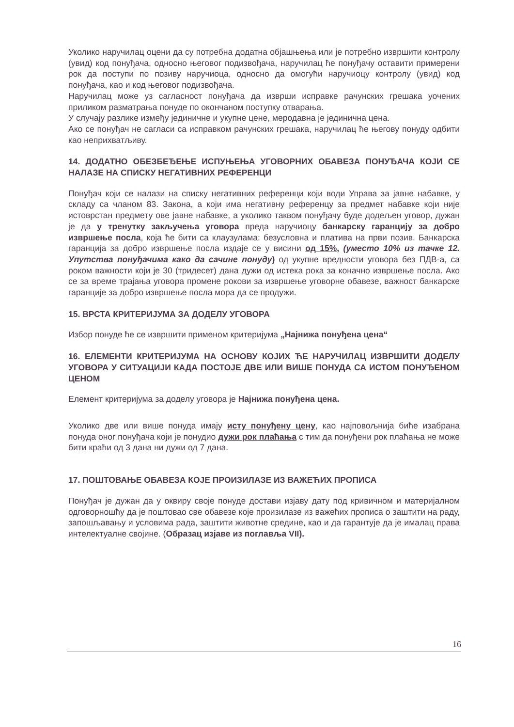Уколико наручилац оцени да су потребна додатна објашњења или је потребно извршити контролу (увид) код понуђача, односно његовог подизвођача, наручилац ће понуђачу оставити примерени рок да поступи по позиву наручиоца, односно да омогући наручиоцу контролу (увид) код понуђача, као и код његовог подизвођача.
Наручилац може уз сагласност понуђача да изврши исправке рачунских грешака уочених приликом разматрања понуде по окончаном поступку отварања.
У случају разлике између јединичне и укупне цене, меродавна је јединична цена.
Ако се понуђач не сагласи са исправком рачунских грешака, наручилац ће његову понуду одбити као неприхватљиву.
14. ДОДАТНО ОБЕЗБЕЂЕЊЕ ИСПУЊЕЊА УГОВОРНИХ ОБАВЕЗА ПОНУЂАЧА КОЈИ СЕ НАЛАЗЕ НА СПИСКУ НЕГАТИВНИХ РЕФЕРЕНЦИ
Понуђач који се налази на списку негативних референци који води Управа за јавне набавке, у складу са чланом 83. Закона, а који има негативну референцу за предмет набавке који није истоврстан предмету ове јавне набавке, а уколико таквом понуђачу буде додељен уговор, дужан је да у тренутку закључења уговора преда наручиоцу банкарску гаранцију за добро извршење посла, која ће бити са клаузулама: безусловна и платива на први позив. Банкарска гаранција за добро извршење посла издаје се у висини од 15%, (уместо 10% из тачке 12. Упутства понуђачима како да сачине понуду) од укупне вредности уговора без ПДВ-а, са роком важности који је 30 (тридесет) дана дужи од истека рока за коначно извршење посла. Ако се за време трајања уговора промене рокови за извршење уговорне обавезе, важност банкарске гаранције за добро извршење посла мора да се продужи.
15. ВРСТА КРИТЕРИЈУМА ЗА ДОДЕЛУ УГОВОРА
Избор понуде ће се извршити применом критеријума „Најнижа понуђена цена“
16. ЕЛЕМЕНТИ КРИТЕРИЈУМА НА ОСНОВУ КОЈИХ ЋЕ НАРУЧИЛАЦ ИЗВРШИТИ ДОДЕЛУ УГОВОРА У СИТУАЦИЈИ КАДА ПОСТОЈЕ ДВЕ ИЛИ ВИШЕ ПОНУДА СА ИСТОМ ПОНУЂЕНОМ ЦЕНОМ
Елемент критеријума за доделу уговора је Најнижа понуђена цена.
Уколико две или више понуда имају исту понуђену цену, као најповољнија биће изабрана понуда оног понуђача који је понудио дужи рок плаћања с тим да понуђени рок плаћања не може бити краћи од 3 дана ни дужи од 7 дана.
17. ПОШТОВАЊЕ ОБАВЕЗА КОЈЕ ПРОИЗИЛАЗЕ ИЗ ВАЖЕЋИХ ПРОПИСА
Понуђач је дужан да у оквиру своје понуде достави изјаву дату под кривичном и материјалном одговорношћу да је поштовао све обавезе које произилазе из важећих прописа о заштити на раду, запошљавању и условима рада, заштити животне средине, као и да гарантује да је ималац права интелектуалне својине. (Образац изјаве из поглавља VII).
16